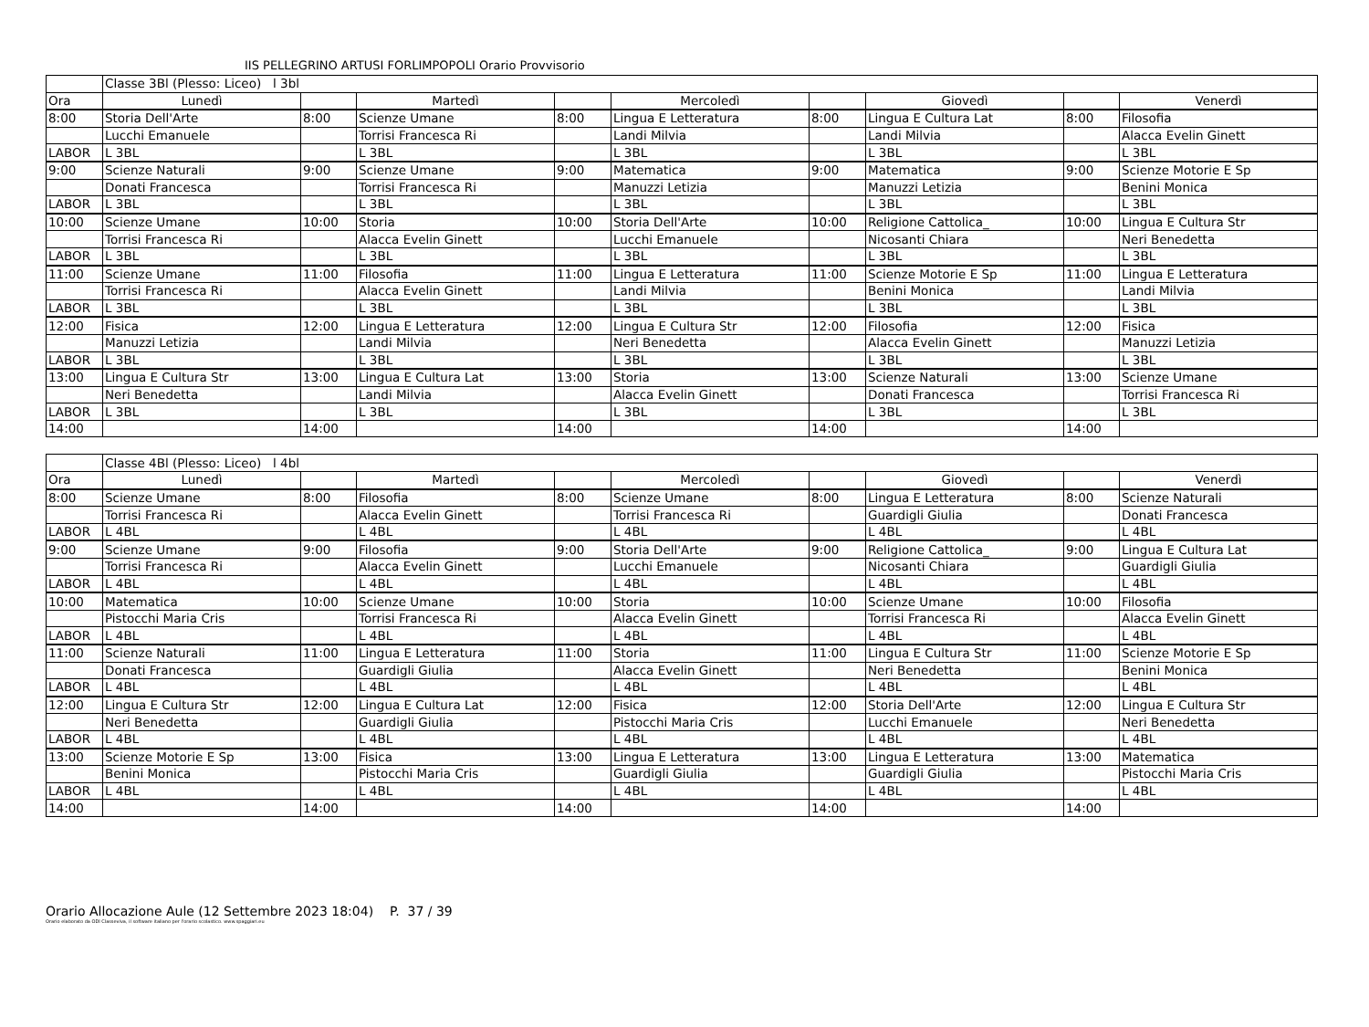IIS PELLEGRINO ARTUSI FORLIMPOPOLI Orario Provvisorio
| | Classe 3Bl (Plesso: Liceo) l 3bl | | | | | | | | |
| Ora | Lunedì | | Martedì | | Mercoledì | | Giovedì | | Venerdì |
| 8:00 | Storia Dell'Arte | 8:00 | Scienze Umane | 8:00 | Lingua E Letteratura | 8:00 | Lingua E Cultura Lat | 8:00 | Filosofia |
| | Lucchi Emanuele | | Torrisi Francesca Ri | | Landi Milvia | | Landi Milvia | | Alacca Evelin Ginett |
| LABOR | L 3BL | | L 3BL | | L 3BL | | L 3BL | | L 3BL |
| 9:00 | Scienze Naturali | 9:00 | Scienze Umane | 9:00 | Matematica | 9:00 | Matematica | 9:00 | Scienze Motorie E Sp |
| | Donati Francesca | | Torrisi Francesca Ri | | Manuzzi Letizia | | Manuzzi Letizia | | Benini Monica |
| LABOR | L 3BL | | L 3BL | | L 3BL | | L 3BL | | L 3BL |
| 10:00 | Scienze Umane | 10:00 | Storia | 10:00 | Storia Dell'Arte | 10:00 | Religione Cattolica_ | 10:00 | Lingua E Cultura Str |
| | Torrisi Francesca Ri | | Alacca Evelin Ginett | | Lucchi Emanuele | | Nicosanti Chiara | | Neri Benedetta |
| LABOR | L 3BL | | L 3BL | | L 3BL | | L 3BL | | L 3BL |
| 11:00 | Scienze Umane | 11:00 | Filosofia | 11:00 | Lingua E Letteratura | 11:00 | Scienze Motorie E Sp | 11:00 | Lingua E Letteratura |
| | Torrisi Francesca Ri | | Alacca Evelin Ginett | | Landi Milvia | | Benini Monica | | Landi Milvia |
| LABOR | L 3BL | | L 3BL | | L 3BL | | L 3BL | | L 3BL |
| 12:00 | Fisica | 12:00 | Lingua E Letteratura | 12:00 | Lingua E Cultura Str | 12:00 | Filosofia | 12:00 | Fisica |
| | Manuzzi Letizia | | Landi Milvia | | Neri Benedetta | | Alacca Evelin Ginett | | Manuzzi Letizia |
| LABOR | L 3BL | | L 3BL | | L 3BL | | L 3BL | | L 3BL |
| 13:00 | Lingua E Cultura Str | 13:00 | Lingua E Cultura Lat | 13:00 | Storia | 13:00 | Scienze Naturali | 13:00 | Scienze Umane |
| | Neri Benedetta | | Landi Milvia | | Alacca Evelin Ginett | | Donati Francesca | | Torrisi Francesca Ri |
| LABOR | L 3BL | | L 3BL | | L 3BL | | L 3BL | | L 3BL |
| 14:00 | | 14:00 | | 14:00 | | 14:00 | | 14:00 | |
| | Classe 4Bl (Plesso: Liceo) l 4bl | | | | | | | | |
| Ora | Lunedì | | Martedì | | Mercoledì | | Giovedì | | Venerdì |
| 8:00 | Scienze Umane | 8:00 | Filosofia | 8:00 | Scienze Umane | 8:00 | Lingua E Letteratura | 8:00 | Scienze Naturali |
| | Torrisi Francesca Ri | | Alacca Evelin Ginett | | Torrisi Francesca Ri | | Guardigli Giulia | | Donati Francesca |
| LABOR | L 4BL | | L 4BL | | L 4BL | | L 4BL | | L 4BL |
| 9:00 | Scienze Umane | 9:00 | Filosofia | 9:00 | Storia Dell'Arte | 9:00 | Religione Cattolica_ | 9:00 | Lingua E Cultura Lat |
| | Torrisi Francesca Ri | | Alacca Evelin Ginett | | Lucchi Emanuele | | Nicosanti Chiara | | Guardigli Giulia |
| LABOR | L 4BL | | L 4BL | | L 4BL | | L 4BL | | L 4BL |
| 10:00 | Matematica | 10:00 | Scienze Umane | 10:00 | Storia | 10:00 | Scienze Umane | 10:00 | Filosofia |
| | Pistocchi Maria Cris | | Torrisi Francesca Ri | | Alacca Evelin Ginett | | Torrisi Francesca Ri | | Alacca Evelin Ginett |
| LABOR | L 4BL | | L 4BL | | L 4BL | | L 4BL | | L 4BL |
| 11:00 | Scienze Naturali | 11:00 | Lingua E Letteratura | 11:00 | Storia | 11:00 | Lingua E Cultura Str | 11:00 | Scienze Motorie E Sp |
| | Donati Francesca | | Guardigli Giulia | | Alacca Evelin Ginett | | Neri Benedetta | | Benini Monica |
| LABOR | L 4BL | | L 4BL | | L 4BL | | L 4BL | | L 4BL |
| 12:00 | Lingua E Cultura Str | 12:00 | Lingua E Cultura Lat | 12:00 | Fisica | 12:00 | Storia Dell'Arte | 12:00 | Lingua E Cultura Str |
| | Neri Benedetta | | Guardigli Giulia | | Pistocchi Maria Cris | | Lucchi Emanuele | | Neri Benedetta |
| LABOR | L 4BL | | L 4BL | | L 4BL | | L 4BL | | L 4BL |
| 13:00 | Scienze Motorie E Sp | 13:00 | Fisica | 13:00 | Lingua E Letteratura | 13:00 | Lingua E Letteratura | 13:00 | Matematica |
| | Benini Monica | | Pistocchi Maria Cris | | Guardigli Giulia | | Guardigli Giulia | | Pistocchi Maria Cris |
| LABOR | L 4BL | | L 4BL | | L 4BL | | L 4BL | | L 4BL |
| 14:00 | | 14:00 | | 14:00 | | 14:00 | | 14:00 | |
Orario Allocazione Aule (12 Settembre 2023 18:04) P. 37 / 39
Orario elaborato da ODI Classeviva, il software italiano per l'orario scolastico. www.spaggiari.eu